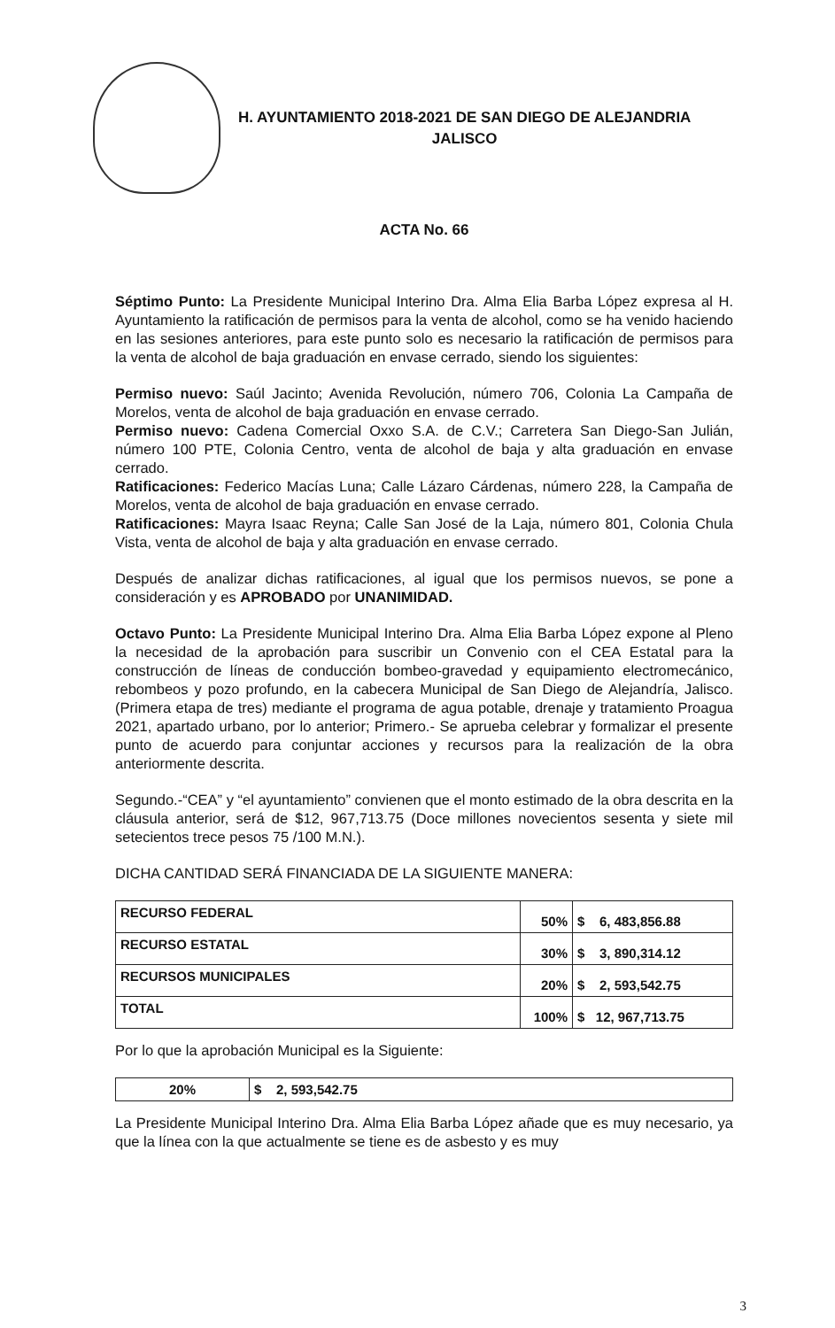H. AYUNTAMIENTO 2018-2021 DE SAN DIEGO DE ALEJANDRIA
JALISCO
ACTA No. 66
Séptimo Punto: La Presidente Municipal Interino Dra. Alma Elia Barba López expresa al H. Ayuntamiento la ratificación de permisos para la venta de alcohol, como se ha venido haciendo en las sesiones anteriores, para este punto solo es necesario la ratificación de permisos para la venta de alcohol de baja graduación en envase cerrado, siendo los siguientes:
Permiso nuevo: Saúl Jacinto; Avenida Revolución, número 706, Colonia La Campaña de Morelos, venta de alcohol de baja graduación en envase cerrado.
Permiso nuevo: Cadena Comercial Oxxo S.A. de C.V.; Carretera San Diego-San Julián, número 100 PTE, Colonia Centro, venta de alcohol de baja y alta graduación en envase cerrado.
Ratificaciones: Federico Macías Luna; Calle Lázaro Cárdenas, número 228, la Campaña de Morelos, venta de alcohol de baja graduación en envase cerrado.
Ratificaciones: Mayra Isaac Reyna; Calle San José de la Laja, número 801, Colonia Chula Vista, venta de alcohol de baja y alta graduación en envase cerrado.
Después de analizar dichas ratificaciones, al igual que los permisos nuevos, se pone a consideración y es APROBADO por UNANIMIDAD.
Octavo Punto: La Presidente Municipal Interino Dra. Alma Elia Barba López expone al Pleno la necesidad de la aprobación para suscribir un Convenio con el CEA Estatal para la construcción de líneas de conducción bombeo-gravedad y equipamiento electromecánico, rebombeos y pozo profundo, en la cabecera Municipal de San Diego de Alejandría, Jalisco. (Primera etapa de tres) mediante el programa de agua potable, drenaje y tratamiento Proagua 2021, apartado urbano, por lo anterior; Primero.- Se aprueba celebrar y formalizar el presente punto de acuerdo para conjuntar acciones y recursos para la realización de la obra anteriormente descrita.
Segundo.-“CEA” y “el ayuntamiento” convienen que el monto estimado de la obra descrita en la cláusula anterior, será de $12, 967,713.75 (Doce millones novecientos sesenta y siete mil setecientos trece pesos 75 /100 M.N.).
DICHA CANTIDAD SERÁ FINANCIADA DE LA SIGUIENTE MANERA:
| RECURSO FEDERAL | 50% | $ 6, 483,856.88 |
| RECURSO ESTATAL | 30% | $ 3, 890,314.12 |
| RECURSOS MUNICIPALES | 20% | $ 2, 593,542.75 |
| TOTAL | 100% | $ 12, 967,713.75 |
Por lo que la aprobación Municipal es la Siguiente:
| 20% | $ 2, 593,542.75 |
La Presidente Municipal Interino Dra. Alma Elia Barba López añade que es muy necesario, ya que la línea con la que actualmente se tiene es de asbesto y es muy
3